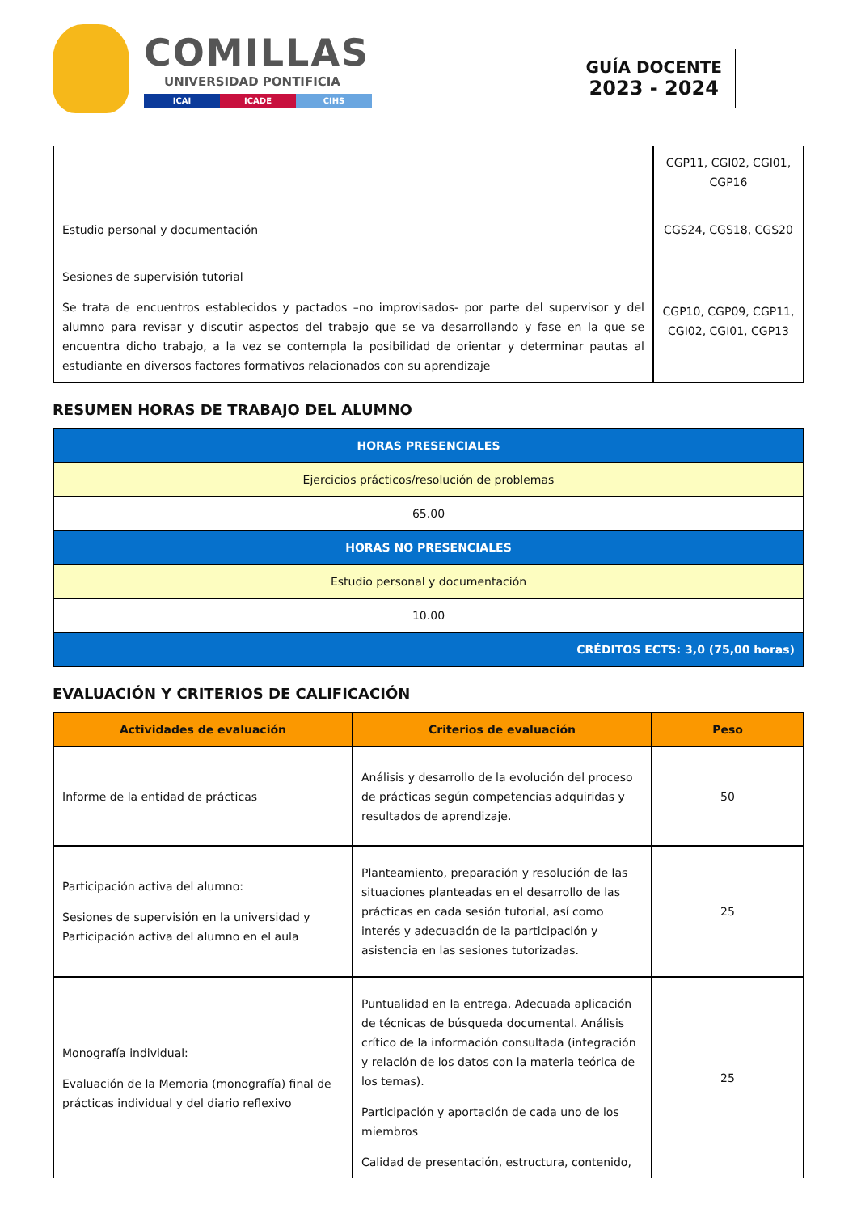COMILLAS
UNIVERSIDAD PONTIFICIA
ICAI ICADE CIHS
GUÍA DOCENTE
2023 - 2024
| | CGP11, CGI02, CGI01, CGP16 |
| Estudio personal y documentación | CGS24, CGS18, CGS20 |
| Sesiones de supervisión tutorial Se trata de encuentros establecidos y pactados –no improvisados- por parte del supervisor y del alumno para revisar y discutir aspectos del trabajo que se va desarrollando y fase en la que se encuentra dicho trabajo, a la vez se contempla la posibilidad de orientar y determinar pautas al estudiante en diversos factores formativos relacionados con su aprendizaje | CGP10, CGP09, CGP11, CGI02, CGI01, CGP13 |
RESUMEN HORAS DE TRABAJO DEL ALUMNO
| HORAS PRESENCIALES |
| Ejercicios prácticos/resolución de problemas |
| 65.00 |
| HORAS NO PRESENCIALES |
| Estudio personal y documentación |
| 10.00 |
| CRÉDITOS ECTS: 3,0 (75,00 horas) |
EVALUACIÓN Y CRITERIOS DE CALIFICACIÓN
| Actividades de evaluación | Criterios de evaluación | Peso |
| --- | --- | --- |
| Informe de la entidad de prácticas | Análisis y desarrollo de la evolución del proceso de prácticas según competencias adquiridas y resultados de aprendizaje. | 50 |
| Participación activa del alumno: Sesiones de supervisión en la universidad y Participación activa del alumno en el aula | Planteamiento, preparación y resolución de las situaciones planteadas en el desarrollo de las prácticas en cada sesión tutorial, así como interés y adecuación de la participación y asistencia en las sesiones tutorizadas. | 25 |
| Monografía individual: Evaluación de la Memoria (monografía) final de prácticas individual y del diario reflexivo | Puntualidad en la entrega, Adecuada aplicación de técnicas de búsqueda documental. Análisis crítico de la información consultada (integración y relación de los datos con la materia teórica de los temas). Participación y aportación de cada uno de los miembros Calidad de presentación, estructura, contenido, | 25 |